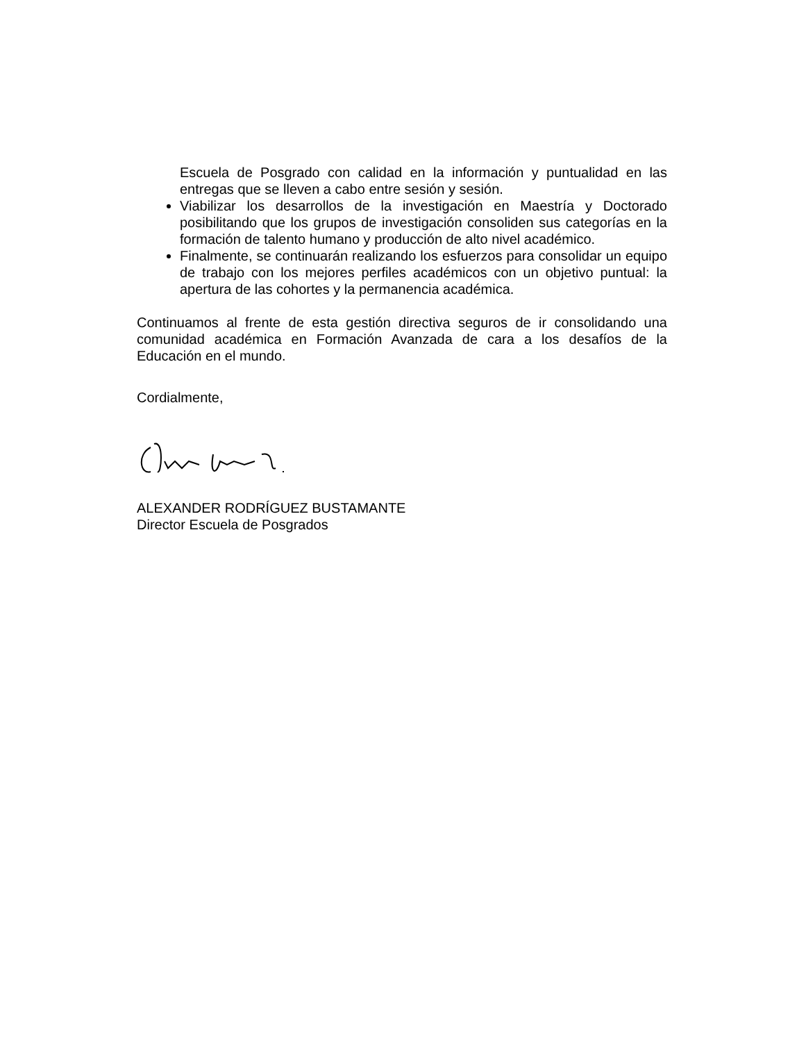Escuela de Posgrado con calidad en la información y puntualidad en las entregas que se lleven a cabo entre sesión y sesión.
Viabilizar los desarrollos de la investigación en Maestría y Doctorado posibilitando que los grupos de investigación consoliden sus categorías en la formación de talento humano y producción de alto nivel académico.
Finalmente, se continuarán realizando los esfuerzos para consolidar un equipo de trabajo con los mejores perfiles académicos con un objetivo puntual: la apertura de las cohortes y la permanencia académica.
Continuamos al frente de esta gestión directiva seguros de ir consolidando una comunidad académica en Formación Avanzada de cara a los desafíos de la Educación en el mundo.
Cordialmente,
ALEXANDER RODRÍGUEZ BUSTAMANTE
Director Escuela de Posgrados